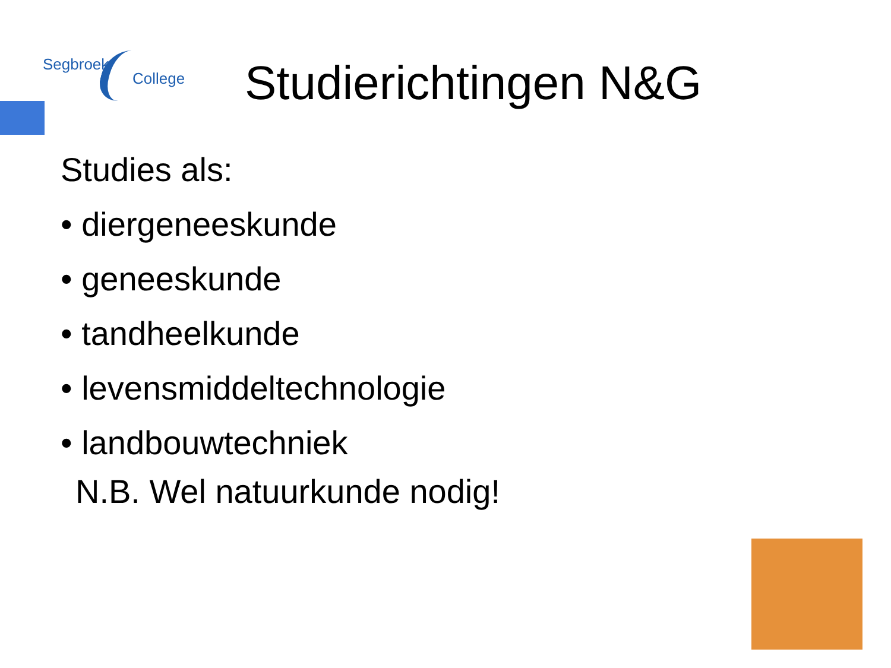Segbroek
College
Studierichtingen N&G
Studies als:
• diergeneeskunde
• geneeskunde
• tandheelkunde
• levensmiddeltechnologie
• landbouwtechniek
N.B. Wel natuurkunde nodig!